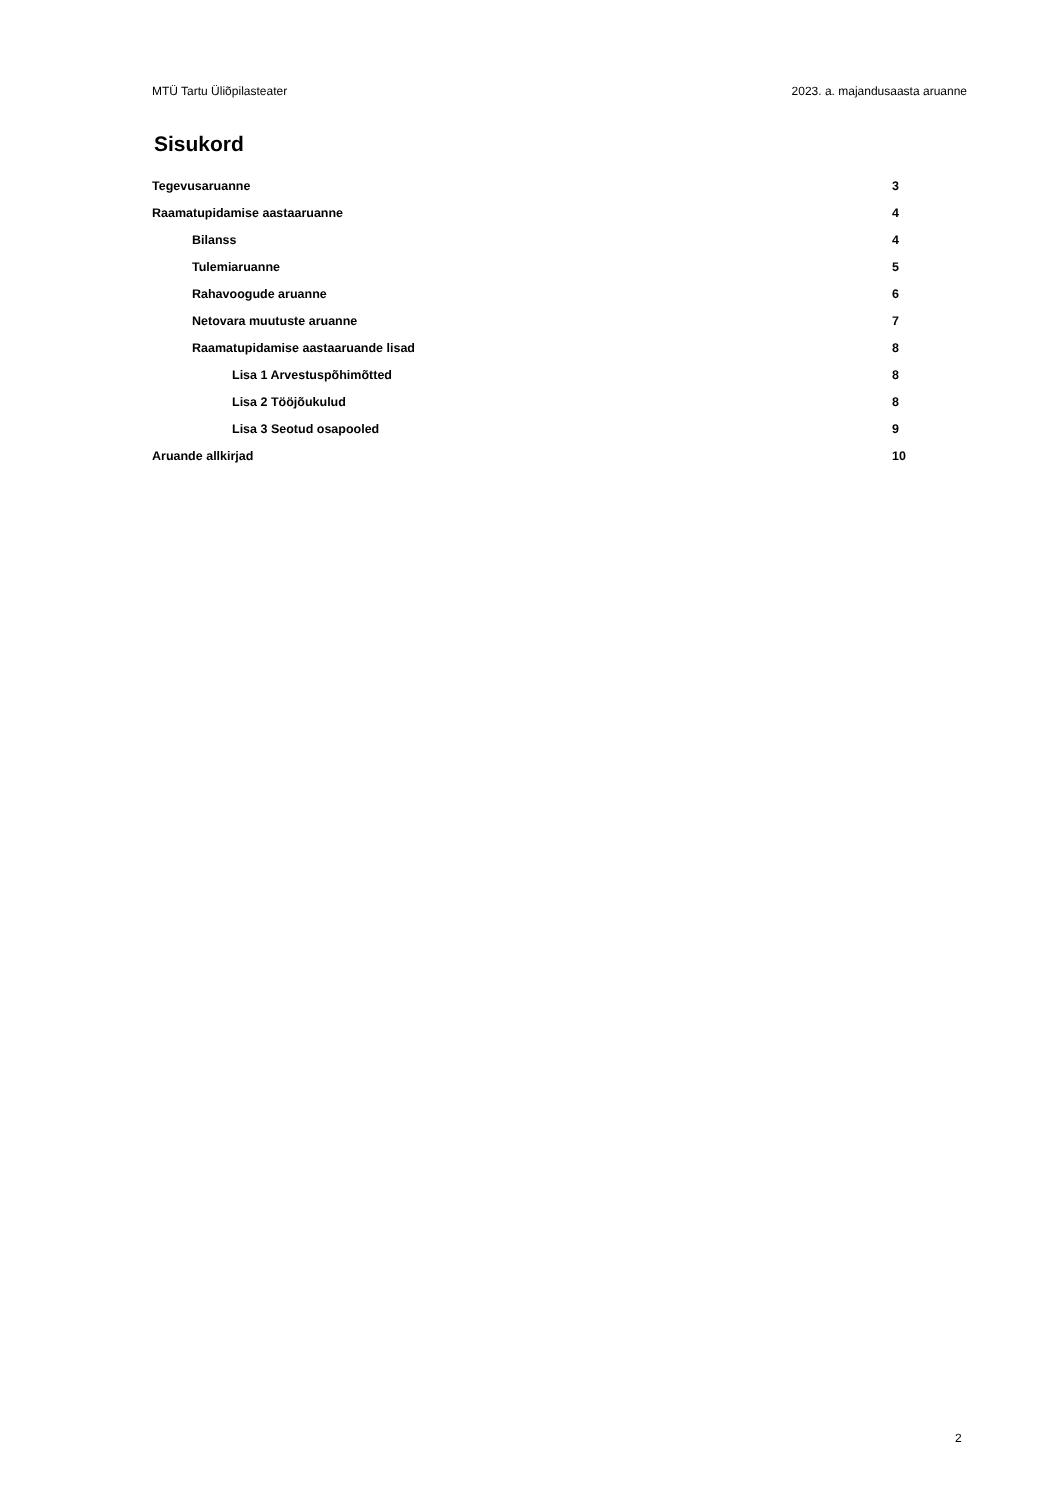MTÜ Tartu Üliõpilasteater 2023. a. majandusaasta aruanne
Sisukord
Tegevusaruanne 3
Raamatupidamise aastaaruanne 4
Bilanss 4
Tulemiaruanne 5
Rahavoogude aruanne 6
Netovara muutuste aruanne 7
Raamatupidamise aastaaruande lisad 8
Lisa 1 Arvestuspõhimõtted 8
Lisa 2 Tööjõukulud 8
Lisa 3 Seotud osapooled 9
Aruande allkirjad 10
2